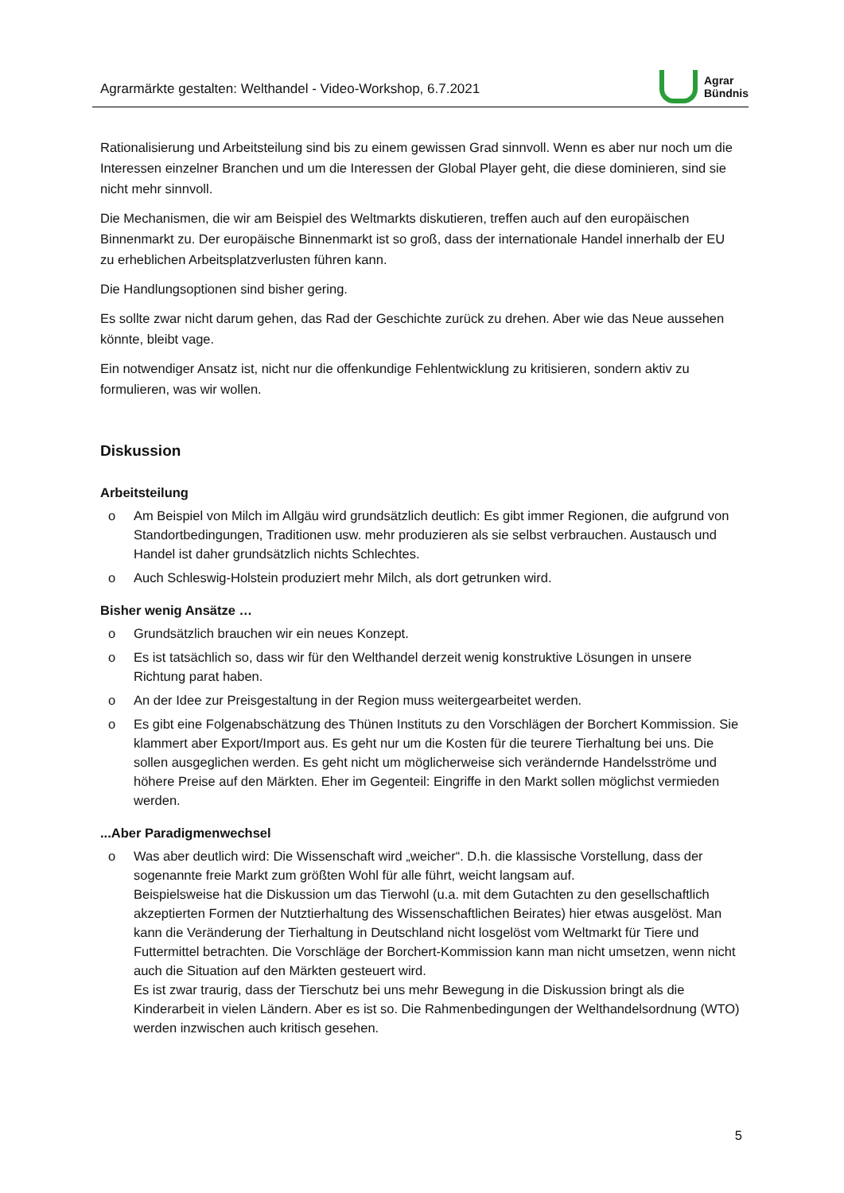Agrarmärkte gestalten: Welthandel - Video-Workshop, 6.7.2021
Agrar
Bündnis
Rationalisierung und Arbeitsteilung sind bis zu einem gewissen Grad sinnvoll. Wenn es aber nur noch um die Interessen einzelner Branchen und um die Interessen der Global Player geht, die diese dominieren, sind sie nicht mehr sinnvoll.
Die Mechanismen, die wir am Beispiel des Weltmarkts diskutieren, treffen auch auf den europäischen Binnenmarkt zu. Der europäische Binnenmarkt ist so groß, dass der internationale Handel innerhalb der EU zu erheblichen Arbeitsplatzverlusten führen kann.
Die Handlungsoptionen sind bisher gering.
Es sollte zwar nicht darum gehen, das Rad der Geschichte zurück zu drehen. Aber wie das Neue aussehen könnte, bleibt vage.
Ein notwendiger Ansatz ist, nicht nur die offenkundige Fehlentwicklung zu kritisieren, sondern aktiv zu formulieren, was wir wollen.
Diskussion
Arbeitsteilung
o Am Beispiel von Milch im Allgäu wird grundsätzlich deutlich: Es gibt immer Regionen, die aufgrund von Standortbedingungen, Traditionen usw. mehr produzieren als sie selbst verbrauchen. Austausch und Handel ist daher grundsätzlich nichts Schlechtes.
o Auch Schleswig-Holstein produziert mehr Milch, als dort getrunken wird.
Bisher wenig Ansätze …
o Grundsätzlich brauchen wir ein neues Konzept.
o Es ist tatsächlich so, dass wir für den Welthandel derzeit wenig konstruktive Lösungen in unsere Richtung parat haben.
o An der Idee zur Preisgestaltung in der Region muss weitergearbeitet werden.
o Es gibt eine Folgenabschätzung des Thünen Instituts zu den Vorschlägen der Borchert Kommission. Sie klammert aber Export/Import aus. Es geht nur um die Kosten für die teurere Tierhaltung bei uns. Die sollen ausgeglichen werden. Es geht nicht um möglicherweise sich verändernde Handelsströme und höhere Preise auf den Märkten. Eher im Gegenteil: Eingriffe in den Markt sollen möglichst vermieden werden.
...Aber Paradigmenwechsel
o Was aber deutlich wird: Die Wissenschaft wird „weicher“. D.h. die klassische Vorstellung, dass der sogenannte freie Markt zum größten Wohl für alle führt, weicht langsam auf.
Beispielsweise hat die Diskussion um das Tierwohl (u.a. mit dem Gutachten zu den gesellschaftlich akzeptierten Formen der Nutztierhaltung des Wissenschaftlichen Beirates) hier etwas ausgelöst. Man kann die Veränderung der Tierhaltung in Deutschland nicht losgelöst vom Weltmarkt für Tiere und Futtermittel betrachten. Die Vorschläge der Borchert-Kommission kann man nicht umsetzen, wenn nicht auch die Situation auf den Märkten gesteuert wird.
Es ist zwar traurig, dass der Tierschutz bei uns mehr Bewegung in die Diskussion bringt als die Kinderarbeit in vielen Ländern. Aber es ist so. Die Rahmenbedingungen der Welthandelsordnung (WTO) werden inzwischen auch kritisch gesehen.
5